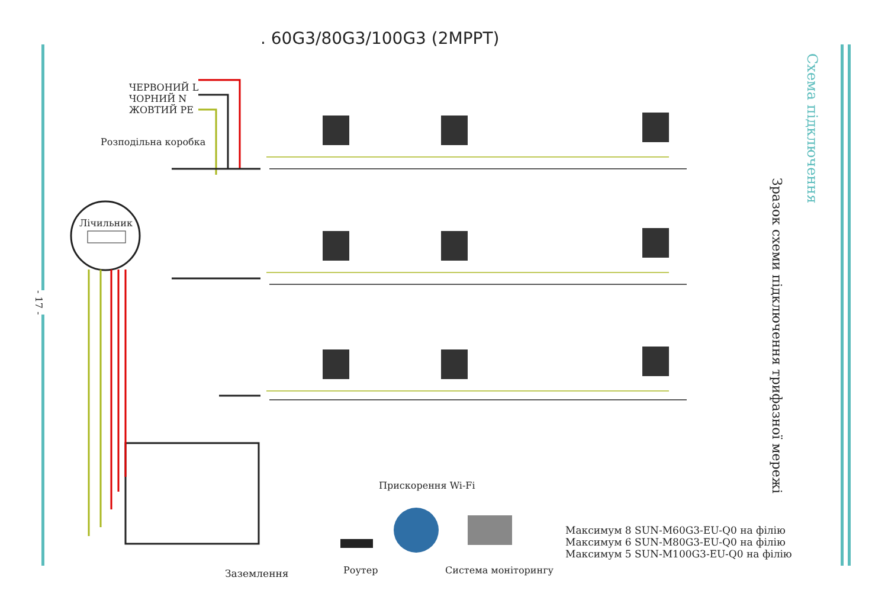. 60G3/80G3/100G3 (2MPPT)
- 17 -
Схема підключення
Зразок схеми підключення трифазної мережі
ЧЕРВОНИЙ L
ЧОРНИЙ N
ЖОВТИЙ PE
Розподільна коробка
Лічильник
Прискорення Wi-Fi
Заземлення Роутер Система моніторингу
Максимум 8 SUN-M60G3-EU-Q0 на філію
Максимум 6 SUN-M80G3-EU-Q0 на філію
Максимум 5 SUN-M100G3-EU-Q0 на філію